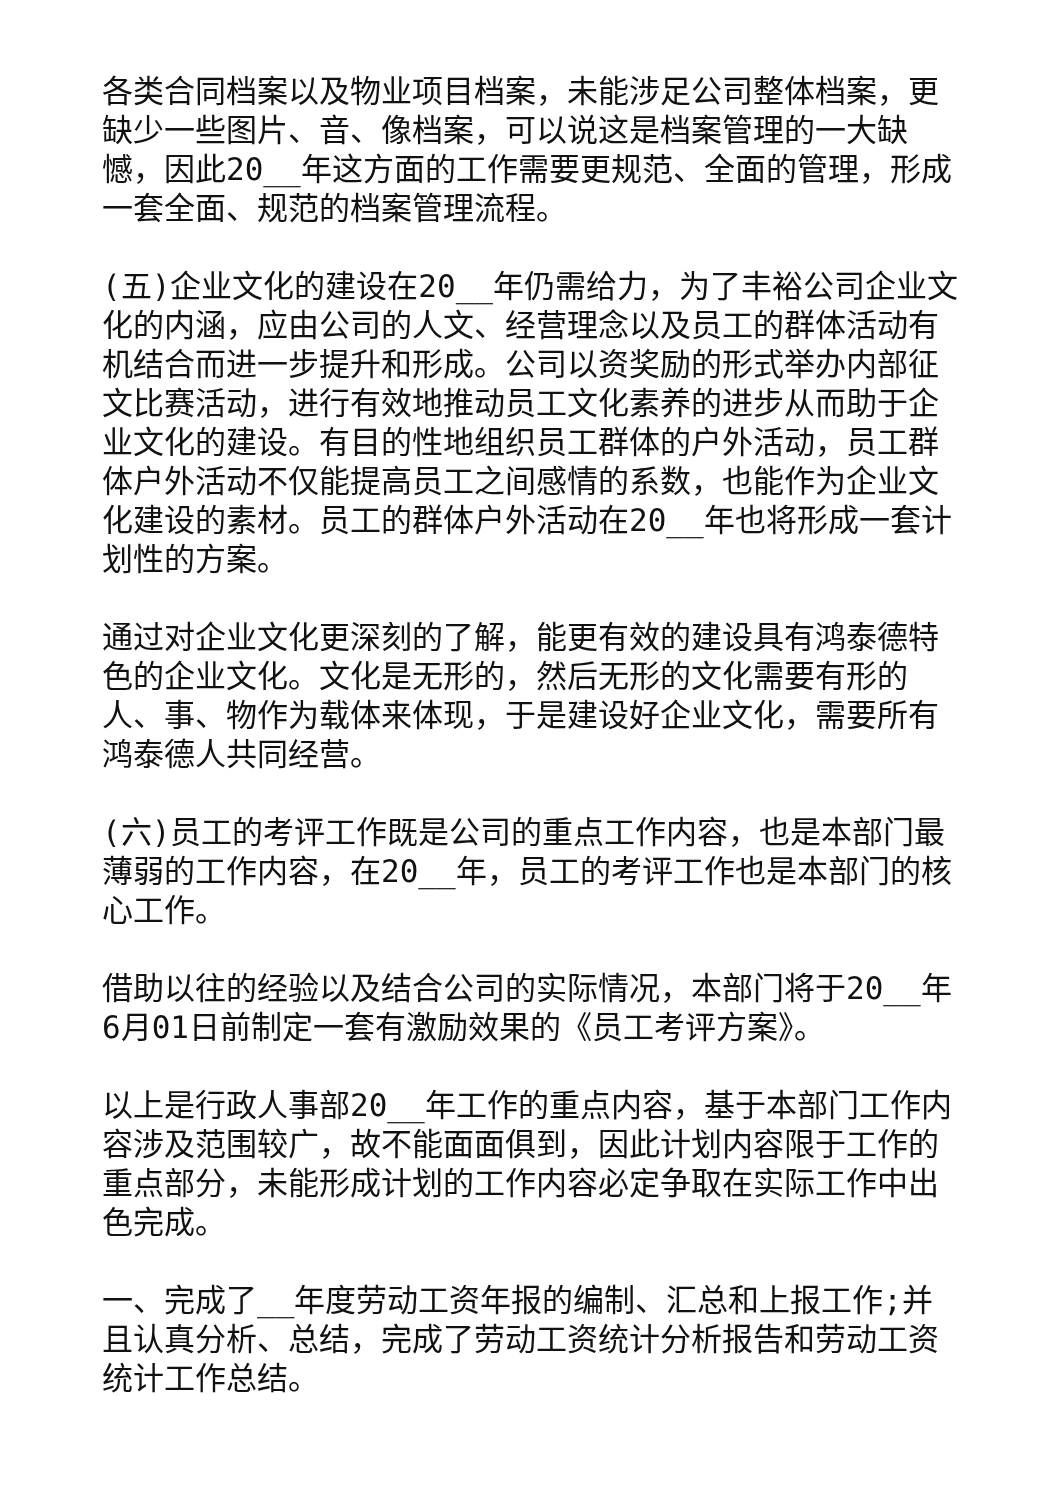各类合同档案以及物业项目档案，未能涉足公司整体档案，更缺少一些图片、音、像档案，可以说这是档案管理的一大缺憾，因此20__年这方面的工作需要更规范、全面的管理，形成一套全面、规范的档案管理流程。
(五)企业文化的建设在20__年仍需给力，为了丰裕公司企业文化的内涵，应由公司的人文、经营理念以及员工的群体活动有机结合而进一步提升和形成。公司以资奖励的形式举办内部征文比赛活动，进行有效地推动员工文化素养的进步从而助于企业文化的建设。有目的性地组织员工群体的户外活动，员工群体户外活动不仅能提高员工之间感情的系数，也能作为企业文化建设的素材。员工的群体户外活动在20__年也将形成一套计划性的方案。
通过对企业文化更深刻的了解，能更有效的建设具有鸿泰德特色的企业文化。文化是无形的，然后无形的文化需要有形的人、事、物作为载体来体现，于是建设好企业文化，需要所有鸿泰德人共同经营。
(六)员工的考评工作既是公司的重点工作内容，也是本部门最薄弱的工作内容，在20__年，员工的考评工作也是本部门的核心工作。
借助以往的经验以及结合公司的实际情况，本部门将于20__年6月01日前制定一套有激励效果的《员工考评方案》。
以上是行政人事部20__年工作的重点内容，基于本部门工作内容涉及范围较广，故不能面面俱到，因此计划内容限于工作的重点部分，未能形成计划的工作内容必定争取在实际工作中出色完成。
一、完成了__年度劳动工资年报的编制、汇总和上报工作;并且认真分析、总结，完成了劳动工资统计分析报告和劳动工资统计工作总结。